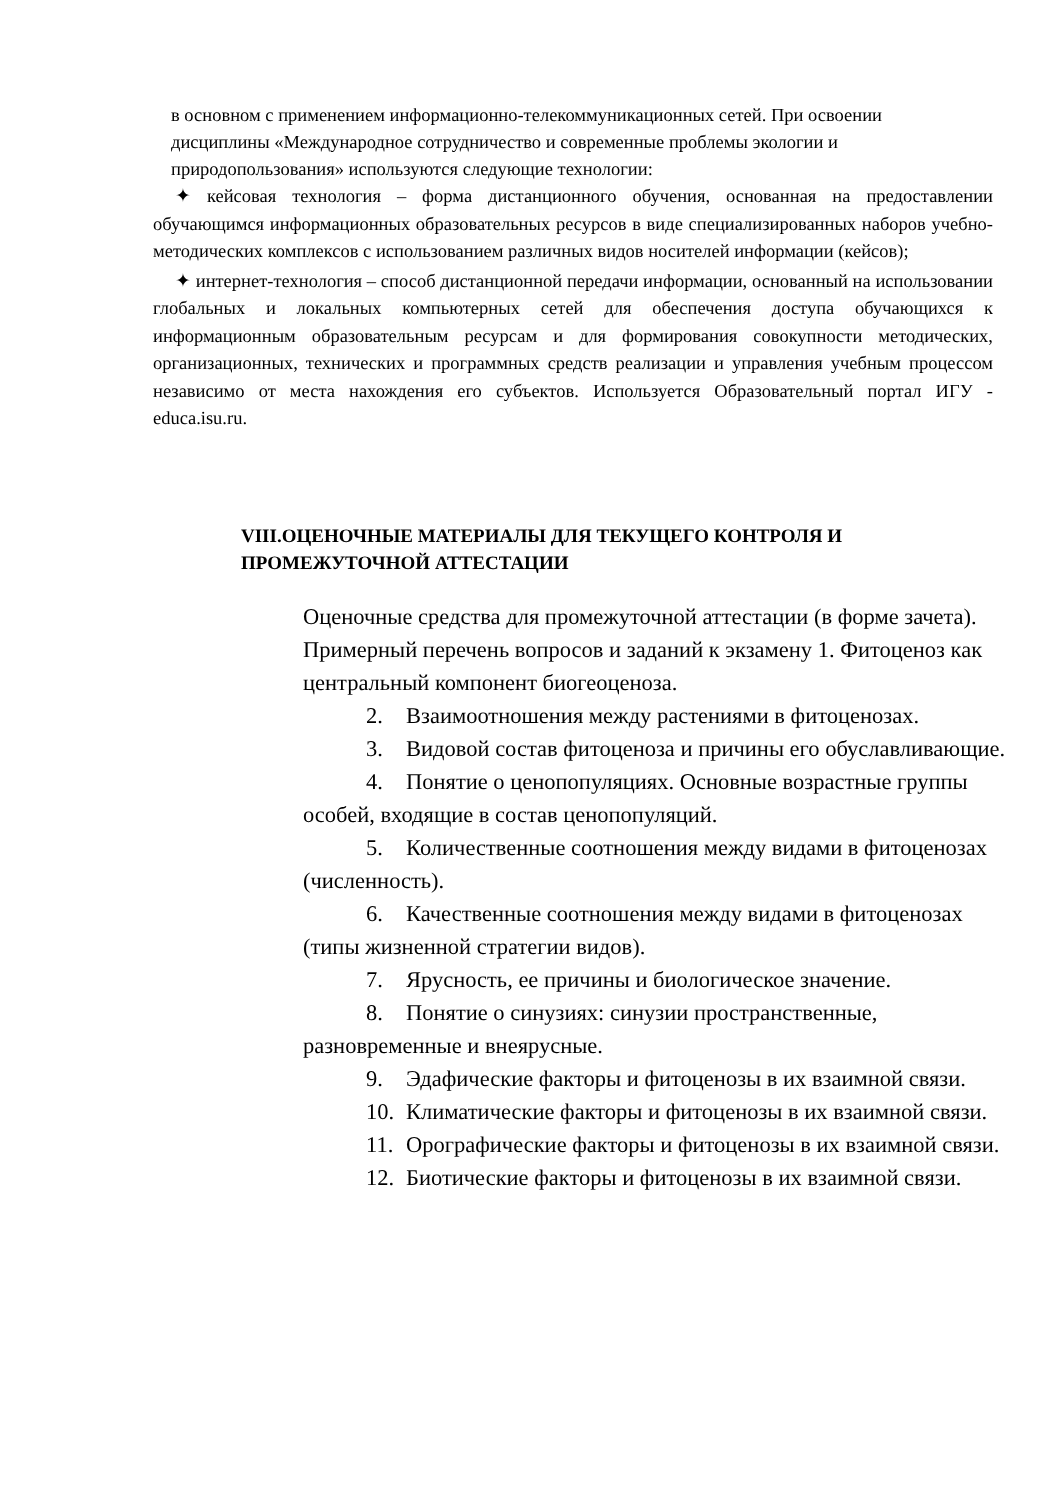в основном с применением информационно-телекоммуникационных сетей. При освоении дисциплины «Международное сотрудничество и современные проблемы экологии и природопользования» используются следующие технологии:
✦ кейсовая технология – форма дистанционного обучения, основанная на предоставлении обучающимся информационных образовательных ресурсов в виде специализированных наборов учебно-методических комплексов с использованием различных видов носителей информации (кейсов);
✦ интернет-технология – способ дистанционной передачи информации, основанный на использовании глобальных и локальных компьютерных сетей для обеспечения доступа обучающихся к информационным образовательным ресурсам и для формирования совокупности методических, организационных, технических и программных средств реализации и управления учебным процессом независимо от места нахождения его субъектов. Используется Образовательный портал ИГУ - educa.isu.ru.
VIII.ОЦЕНОЧНЫЕ МАТЕРИАЛЫ ДЛЯ ТЕКУЩЕГО КОНТРОЛЯ И ПРОМЕЖУТОЧНОЙ АТТЕСТАЦИИ
Оценочные средства для промежуточной аттестации (в форме зачета).
Примерный перечень вопросов и заданий к экзамену 1. Фитоценоз как центральный компонент биогеоценоза.
2. Взаимоотношения между растениями в фитоценозах.
3. Видовой состав фитоценоза и причины его обуславливающие.
4. Понятие о ценопопуляциях. Основные возрастные группы особей, входящие в состав ценопопуляций.
5. Количественные соотношения между видами в фитоценозах (численность).
6. Качественные соотношения между видами в фитоценозах (типы жизненной стратегии видов).
7. Ярусность, ее причины и биологическое значение.
8. Понятие о синузиях: синузии пространственные, разновременные и внеярусные.
9. Эдафические факторы и фитоценозы в их взаимной связи.
10. Климатические факторы и фитоценозы в их взаимной связи.
11. Орографические факторы и фитоценозы в их взаимной связи.
12. Биотические факторы и фитоценозы в их взаимной связи.